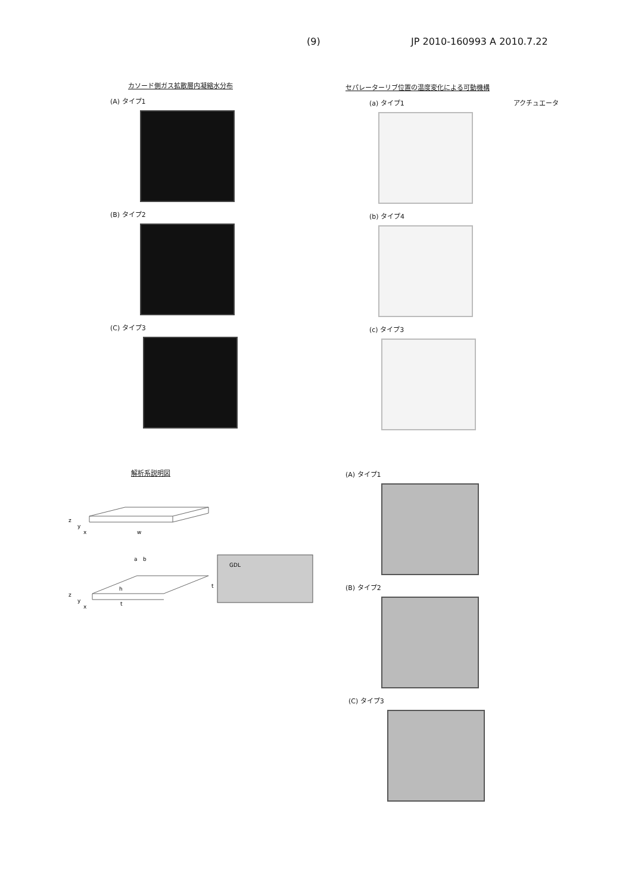(9) JP 2010-160993 A 2010.7.22
カソード側ガス拡散層内凝縮水分布
(A) タイプ1
(B) タイプ2
(C) タイプ3
セパレーターリブ位置の温度変化による可動機構
(a) タイプ1 アクチュエータ
(b) タイプ4
(c) タイプ3
解析系説明図
z
y
x
w
a
b
z
y
x
h
t
GDL
t
(A) タイプ1
(B) タイプ2
(C) タイプ3